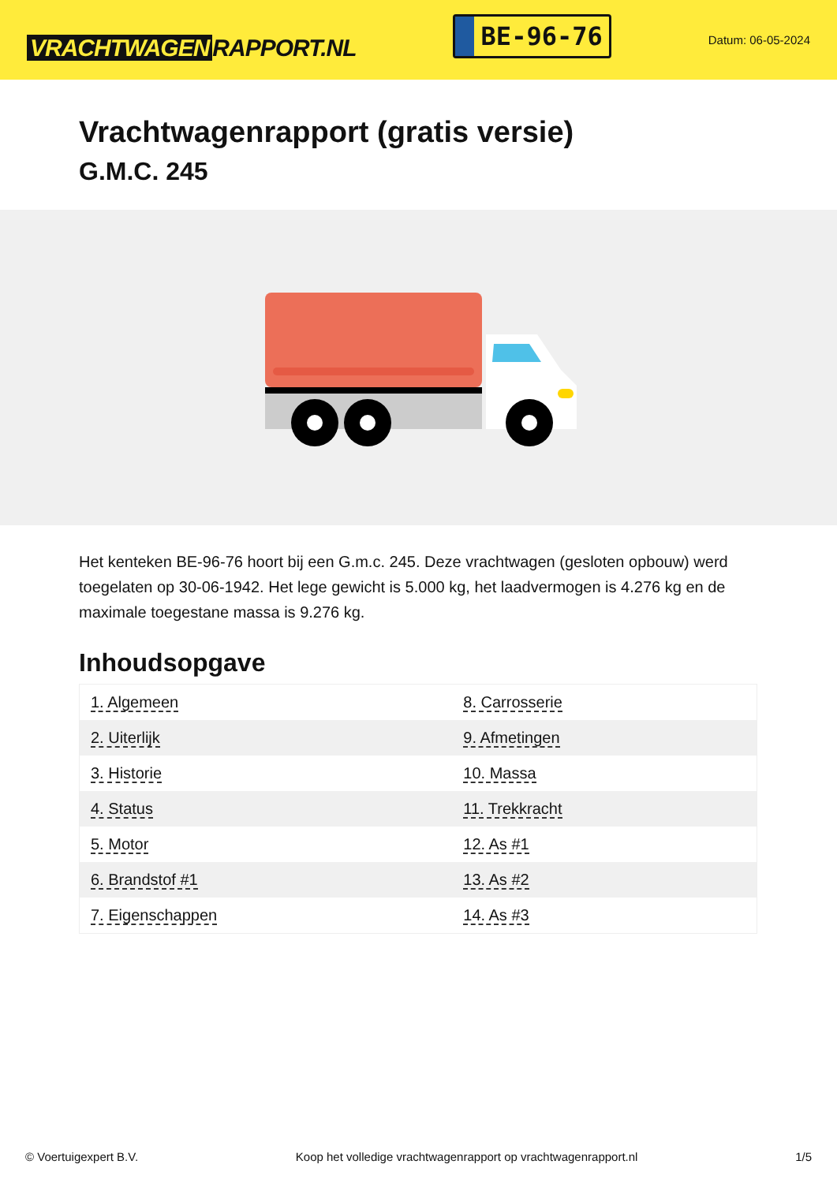VRACHTWAGEN RAPPORT.NL
BE-96-76
Datum: 06-05-2024
Vrachtwagenrapport (gratis versie)
G.M.C. 245
Het kenteken BE-96-76 hoort bij een G.m.c. 245. Deze vrachtwagen (gesloten opbouw) werd toegelaten op 30-06-1942. Het lege gewicht is 5.000 kg, het laadvermogen is 4.276 kg en de maximale toegestane massa is 9.276 kg.
Inhoudsopgave
| 1. Algemeen | 8. Carrosserie |
| 2. Uiterlijk | 9. Afmetingen |
| 3. Historie | 10. Massa |
| 4. Status | 11. Trekkracht |
| 5. Motor | 12. As #1 |
| 6. Brandstof #1 | 13. As #2 |
| 7. Eigenschappen | 14. As #3 |
© Voertuigexpert B.V. Koop het volledige vrachtwagenrapport op vrachtwagenrapport.nl 1/5